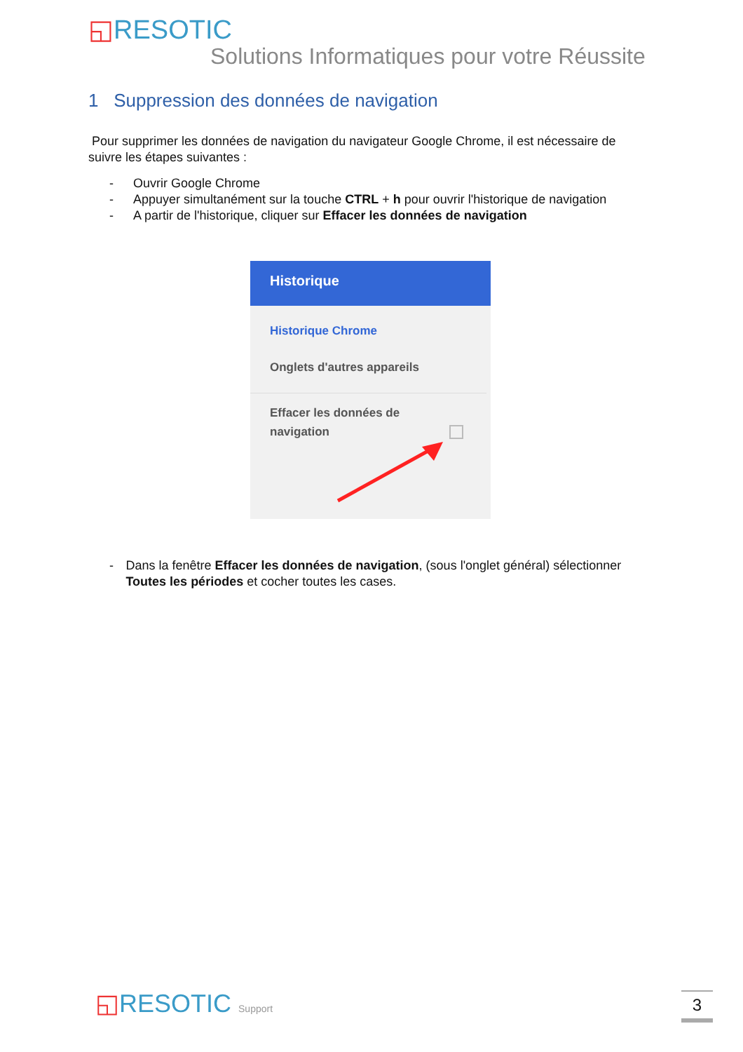◱RESOTIC
Solutions Informatiques pour votre Réussite
1 Suppression des données de navigation
Pour supprimer les données de navigation du navigateur Google Chrome, il est nécessaire de suivre les étapes suivantes :
- Ouvrir Google Chrome
- Appuyer simultanément sur la touche CTRL + h pour ouvrir l'historique de navigation
- A partir de l'historique, cliquer sur Effacer les données de navigation
Historique
Historique Chrome
Onglets d'autres appareils
Effacer les données de navigation
- Dans la fenêtre Effacer les données de navigation, (sous l'onglet général) sélectionner Toutes les périodes et cocher toutes les cases.
◱RESOTIC Support 3